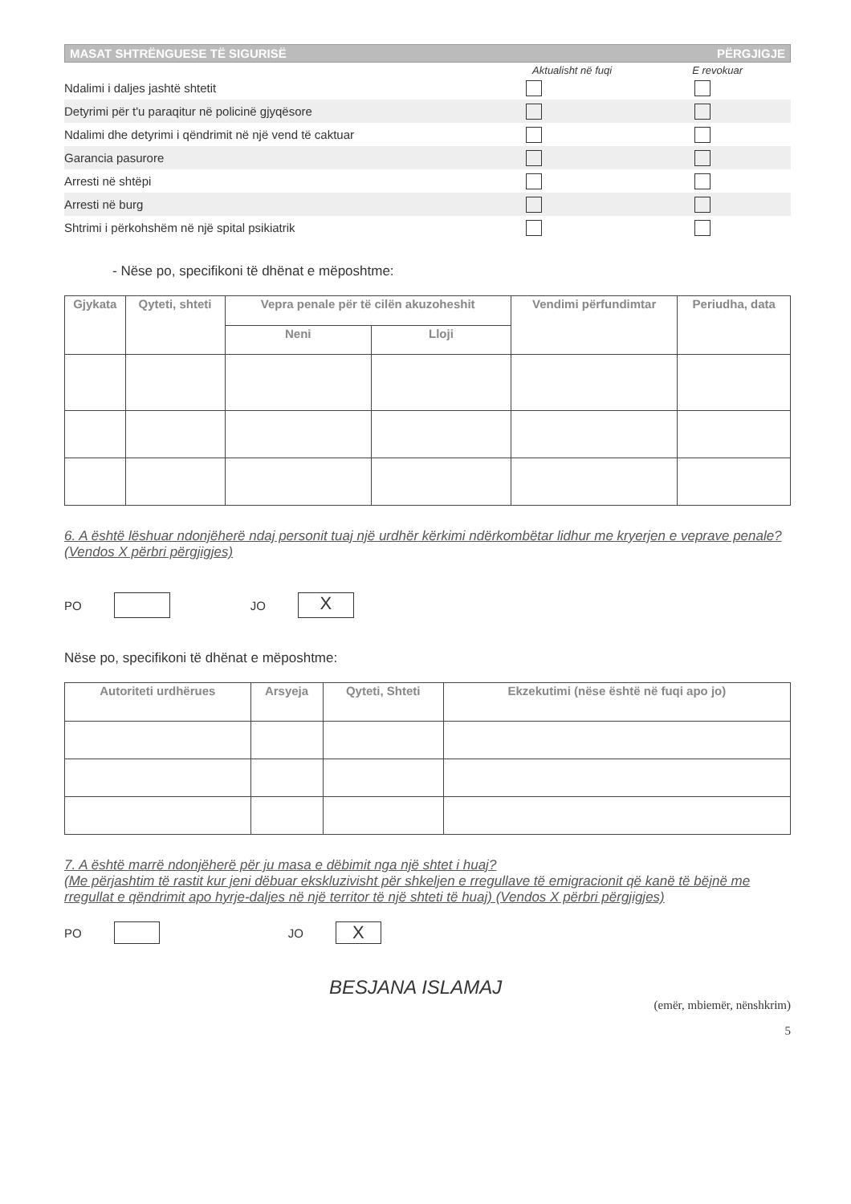MASAT SHTRËNGUESE TË SIGURISË PËRGJIGJE
Aktualisht në fuqi E revokuar
Ndalimi i daljes jashtë shtetit
Detyrimi për t'u paraqitur në policinë gjyqësore
Ndalimi dhe detyrimi i qëndrimit në një vend të caktuar
Garancia pasurore
Arresti në shtëpi
Arresti në burg
Shtrimi i përkohshëm në një spital psikiatrik
- Nëse po, specifikoni të dhënat e mëposhtme:
| Gjykata | Qyteti, shteti | Vepra penale për të cilën akuzoheshit | | Vendimi përfundimtar | Periudha, data |
| --- | --- | --- | --- | --- | --- |
| | | Neni | Lloji | | |
6. A është lëshuar ndonjëherë ndaj personit tuaj një urdhër kërkimi ndërkombëtar lidhur me kryerjen e veprave penale? (Vendos X përbri përgjigjes)
PO JO
X
Nëse po, specifikoni të dhënat e mëposhtme:
| Autoriteti urdhërues | Arsyeja | Qyteti, Shteti | Ekzekutimi (nëse është në fuqi apo jo) |
| --- | --- | --- | --- |
7. A është marrë ndonjëherë për ju masa e dëbimit nga një shtet i huaj?
(Me përjashtim të rastit kur jeni dëbuar ekskluzivisht për shkeljen e rregullave të emigracionit që kanë të bëjnë me rregullat e qëndrimit apo hyrje-daljes në një territor të një shteti të huaj) (Vendos X përbri përgjigjes)
PO JO
X
BESJANA ISLAMAJ
(emër, mbiemër, nënshkrim)
5